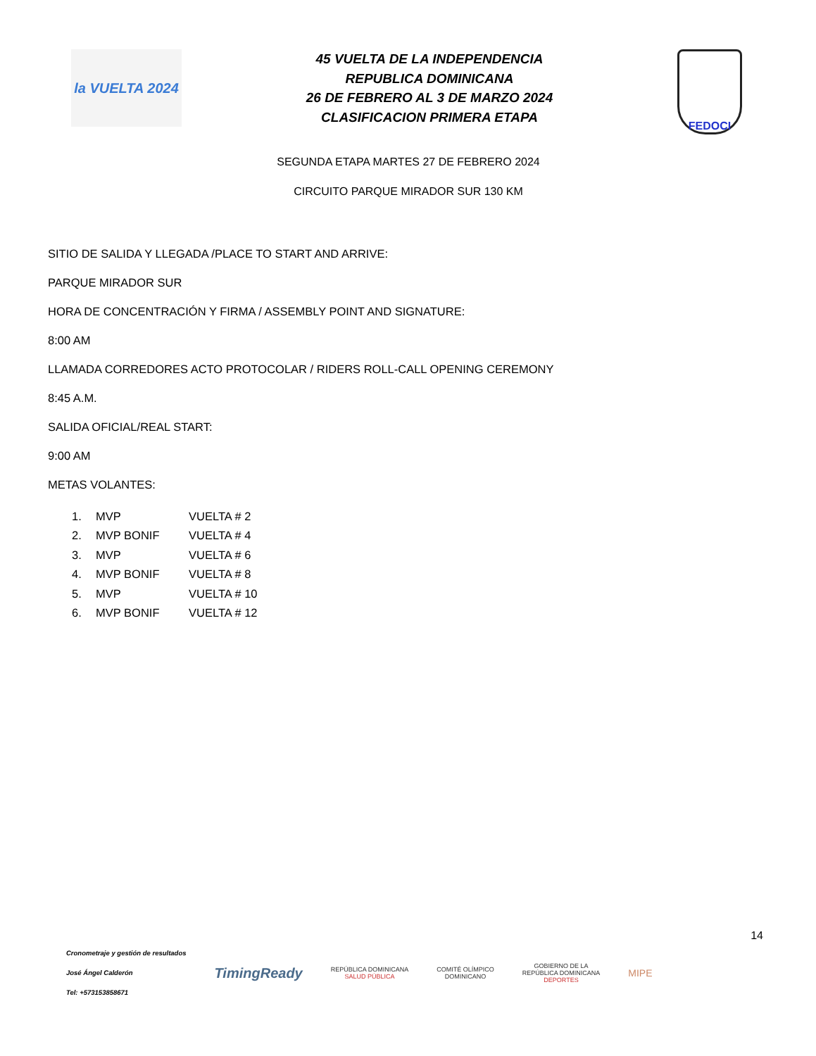la VUELTA 2024
45 VUELTA DE LA INDEPENDENCIA
REPUBLICA DOMINICANA
26 DE FEBRERO AL 3 DE MARZO 2024
CLASIFICACION PRIMERA ETAPA
FEDOCI
SEGUNDA ETAPA MARTES 27 DE FEBRERO 2024
CIRCUITO PARQUE MIRADOR SUR 130 KM
SITIO DE SALIDA Y LLEGADA /PLACE TO START AND ARRIVE:
PARQUE MIRADOR SUR
HORA DE CONCENTRACIÓN Y FIRMA / ASSEMBLY POINT AND SIGNATURE:
8:00 AM
LLAMADA CORREDORES ACTO PROTOCOLAR / RIDERS ROLL-CALL OPENING CEREMONY
8:45 A.M.
SALIDA OFICIAL/REAL START:
9:00 AM
METAS VOLANTES:
1. MVP VUELTA # 2
2. MVP BONIF VUELTA # 4
3. MVP VUELTA # 6
4. MVP BONIF VUELTA # 8
5. MVP VUELTA # 10
6. MVP BONIF VUELTA # 12
14
Cronometraje y gestión de resultados
José Ángel Calderón
Tel: +573153858671
TimingReady
REPÚBLICA DOMINICANA
SALUD PÚBLICA
COMITÉ OLÍMPICO
DOMINICANO
GOBIERNO DE LA
REPÚBLICA DOMINICANA
DEPORTES
MIPE